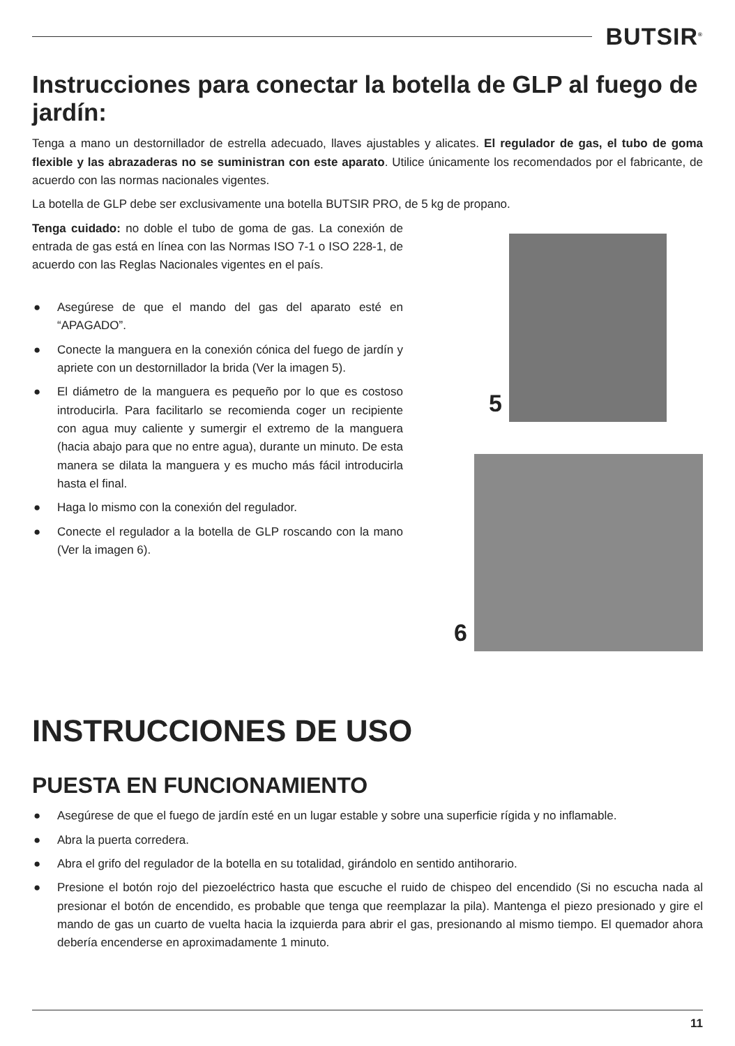BUTSIR<sup>®</sup>
Instrucciones para conectar la botella de GLP al fuego de jardín:
Tenga a mano un destornillador de estrella adecuado, llaves ajustables y alicates. El regulador de gas, el tubo de goma flexible y las abrazaderas no se suministran con este aparato. Utilice únicamente los recomendados por el fabricante, de acuerdo con las normas nacionales vigentes.
La botella de GLP debe ser exclusivamente una botella BUTSIR PRO, de 5 kg de propano.
Tenga cuidado: no doble el tubo de goma de gas. La conexión de entrada de gas está en línea con las Normas ISO 7-1 o ISO 228-1, de acuerdo con las Reglas Nacionales vigentes en el país.
● Asegúrese de que el mando del gas del aparato esté en “APAGADO”.
● Conecte la manguera en la conexión cónica del fuego de jardín y apriete con un destornillador la brida (Ver la imagen 5).
● El diámetro de la manguera es pequeño por lo que es costoso introducirla. Para facilitarlo se recomienda coger un recipiente con agua muy caliente y sumergir el extremo de la manguera (hacia abajo para que no entre agua), durante un minuto. De esta manera se dilata la manguera y es mucho más fácil introducirla hasta el final.
● Haga lo mismo con la conexión del regulador.
● Conecte el regulador a la botella de GLP roscando con la mano (Ver la imagen 6).
5
6
INSTRUCCIONES DE USO
PUESTA EN FUNCIONAMIENTO
● Asegúrese de que el fuego de jardín esté en un lugar estable y sobre una superficie rígida y no inflamable.
● Abra la puerta corredera.
● Abra el grifo del regulador de la botella en su totalidad, girándolo en sentido antihorario.
● Presione el botón rojo del piezoeléctrico hasta que escuche el ruido de chispeo del encendido (Si no escucha nada al presionar el botón de encendido, es probable que tenga que reemplazar la pila). Mantenga el piezo presionado y gire el mando de gas un cuarto de vuelta hacia la izquierda para abrir el gas, presionando al mismo tiempo. El quemador ahora debería encenderse en aproximadamente 1 minuto.
11